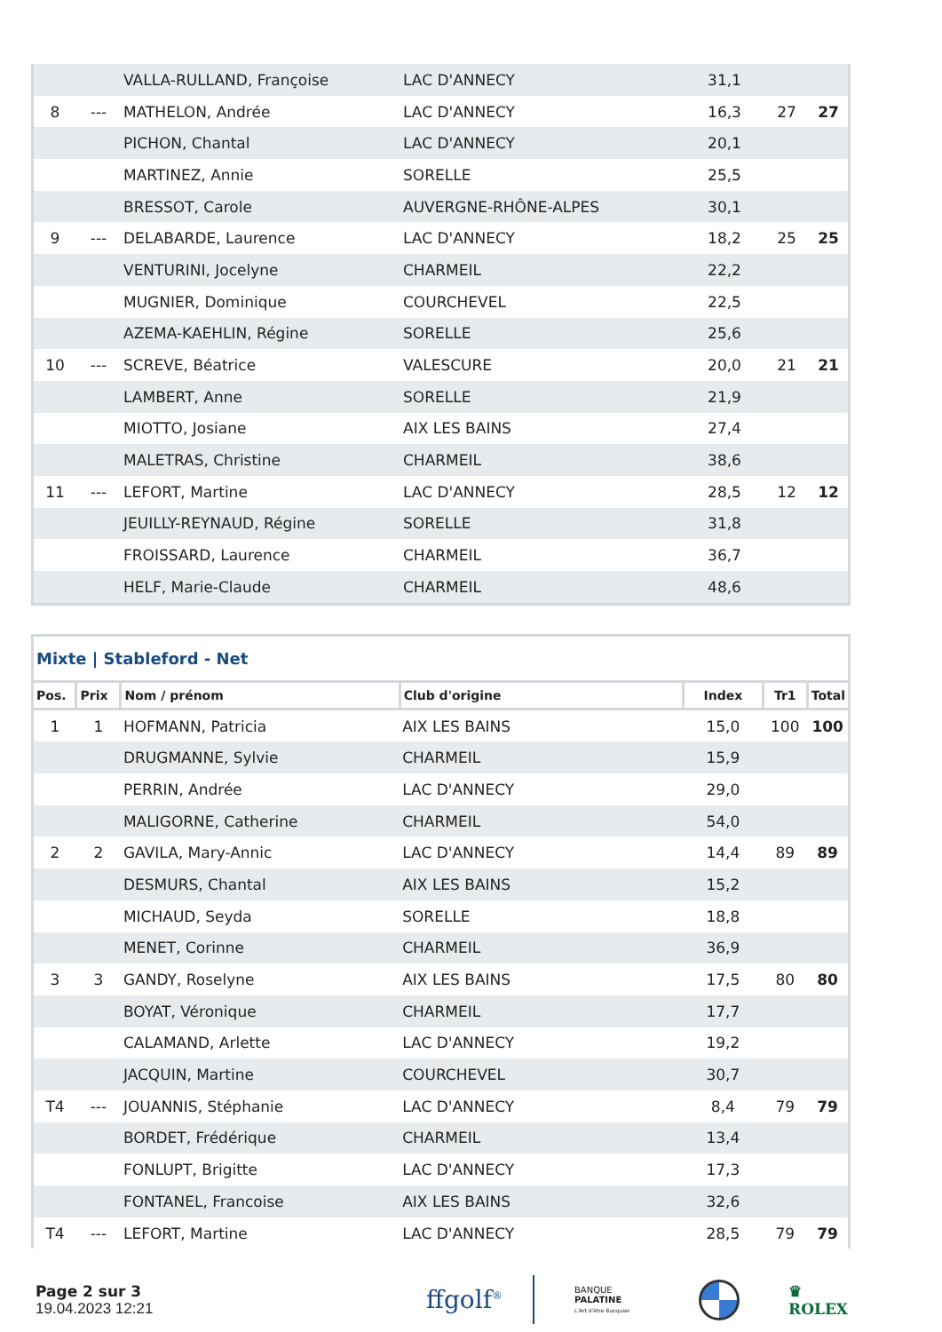| | | VALLA-RULLAND, Françoise | LAC D'ANNECY | 31,1 | | |
| 8 | --- | MATHELON, Andrée | LAC D'ANNECY | 16,3 | 27 | 27 |
| | | PICHON, Chantal | LAC D'ANNECY | 20,1 | | |
| | | MARTINEZ, Annie | SORELLE | 25,5 | | |
| | | BRESSOT, Carole | AUVERGNE-RHÔNE-ALPES | 30,1 | | |
| 9 | --- | DELABARDE, Laurence | LAC D'ANNECY | 18,2 | 25 | 25 |
| | | VENTURINI, Jocelyne | CHARMEIL | 22,2 | | |
| | | MUGNIER, Dominique | COURCHEVEL | 22,5 | | |
| | | AZEMA-KAEHLIN, Régine | SORELLE | 25,6 | | |
| 10 | --- | SCREVE, Béatrice | VALESCURE | 20,0 | 21 | 21 |
| | | LAMBERT, Anne | SORELLE | 21,9 | | |
| | | MIOTTO, Josiane | AIX LES BAINS | 27,4 | | |
| | | MALETRAS, Christine | CHARMEIL | 38,6 | | |
| 11 | --- | LEFORT, Martine | LAC D'ANNECY | 28,5 | 12 | 12 |
| | | JEUILLY-REYNAUD, Régine | SORELLE | 31,8 | | |
| | | FROISSARD, Laurence | CHARMEIL | 36,7 | | |
| | | HELF, Marie-Claude | CHARMEIL | 48,6 | | |
Mixte | Stableford - Net
| Pos. | Prix | Nom / prénom | Club d'origine | Index | Tr1 | Total |
| --- | --- | --- | --- | --- | --- | --- |
| 1 | 1 | HOFMANN, Patricia | AIX LES BAINS | 15,0 | 100 | 100 |
| | | DRUGMANNE, Sylvie | CHARMEIL | 15,9 | | |
| | | PERRIN, Andrée | LAC D'ANNECY | 29,0 | | |
| | | MALIGORNE, Catherine | CHARMEIL | 54,0 | | |
| 2 | 2 | GAVILA, Mary-Annic | LAC D'ANNECY | 14,4 | 89 | 89 |
| | | DESMURS, Chantal | AIX LES BAINS | 15,2 | | |
| | | MICHAUD, Seyda | SORELLE | 18,8 | | |
| | | MENET, Corinne | CHARMEIL | 36,9 | | |
| 3 | 3 | GANDY, Roselyne | AIX LES BAINS | 17,5 | 80 | 80 |
| | | BOYAT, Véronique | CHARMEIL | 17,7 | | |
| | | CALAMAND, Arlette | LAC D'ANNECY | 19,2 | | |
| | | JACQUIN, Martine | COURCHEVEL | 30,7 | | |
| T4 | --- | JOUANNIS, Stéphanie | LAC D'ANNECY | 8,4 | 79 | 79 |
| | | BORDET, Frédérique | CHARMEIL | 13,4 | | |
| | | FONLUPT, Brigitte | LAC D'ANNECY | 17,3 | | |
| | | FONTANEL, Francoise | AIX LES BAINS | 32,6 | | |
| T4 | --- | LEFORT, Martine | LAC D'ANNECY | 28,5 | 79 | 79 |
Page 2 sur 3
19.04.2023 12:21
ffgolf<sup>®</sup>
BANQUE
PALATINE
L'Art d'être Banquier
♛
ROLEX